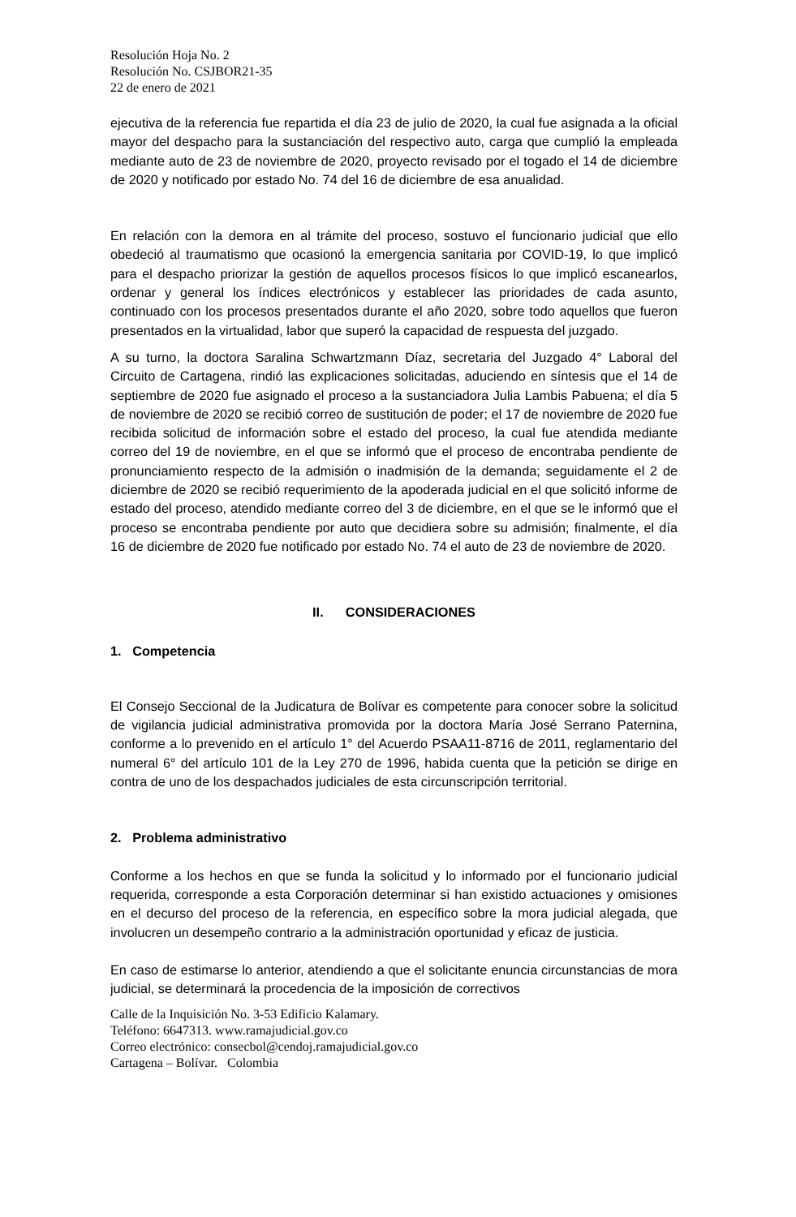Resolución Hoja No. 2
Resolución No. CSJBOR21-35
22 de enero de 2021
ejecutiva de la referencia fue repartida el día 23 de julio de 2020, la cual fue asignada a la oficial mayor del despacho para la sustanciación del respectivo auto, carga que cumplió la empleada mediante auto de 23 de noviembre de 2020, proyecto revisado por el togado el 14 de diciembre de 2020 y notificado por estado No. 74 del 16 de diciembre de esa anualidad.
En relación con la demora en al trámite del proceso, sostuvo el funcionario judicial que ello obedeció al traumatismo que ocasionó la emergencia sanitaria por COVID-19, lo que implicó para el despacho priorizar la gestión de aquellos procesos físicos lo que implicó escanearlos, ordenar y general los índices electrónicos y establecer las prioridades de cada asunto, continuado con los procesos presentados durante el año 2020, sobre todo aquellos que fueron presentados en la virtualidad, labor que superó la capacidad de respuesta del juzgado.
A su turno, la doctora Saralina Schwartzmann Díaz, secretaria del Juzgado 4° Laboral del Circuito de Cartagena, rindió las explicaciones solicitadas, aduciendo en síntesis que el 14 de septiembre de 2020 fue asignado el proceso a la sustanciadora Julia Lambis Pabuena; el día 5 de noviembre de 2020 se recibió correo de sustitución de poder; el 17 de noviembre de 2020 fue recibida solicitud de información sobre el estado del proceso, la cual fue atendida mediante correo del 19 de noviembre, en el que se informó que el proceso de encontraba pendiente de pronunciamiento respecto de la admisión o inadmisión de la demanda; seguidamente el 2 de diciembre de 2020 se recibió requerimiento de la apoderada judicial en el que solicitó informe de estado del proceso, atendido mediante correo del 3 de diciembre, en el que se le informó que el proceso se encontraba pendiente por auto que decidiera sobre su admisión; finalmente, el día 16 de diciembre de 2020 fue notificado por estado No. 74 el auto de 23 de noviembre de 2020.
II. CONSIDERACIONES
1. Competencia
El Consejo Seccional de la Judicatura de Bolívar es competente para conocer sobre la solicitud de vigilancia judicial administrativa promovida por la doctora María José Serrano Paternina, conforme a lo prevenido en el artículo 1° del Acuerdo PSAA11-8716 de 2011, reglamentario del numeral 6° del artículo 101 de la Ley 270 de 1996, habida cuenta que la petición se dirige en contra de uno de los despachados judiciales de esta circunscripción territorial.
2. Problema administrativo
Conforme a los hechos en que se funda la solicitud y lo informado por el funcionario judicial requerida, corresponde a esta Corporación determinar si han existido actuaciones y omisiones en el decurso del proceso de la referencia, en específico sobre la mora judicial alegada, que involucren un desempeño contrario a la administración oportunidad y eficaz de justicia.
En caso de estimarse lo anterior, atendiendo a que el solicitante enuncia circunstancias de mora judicial, se determinará la procedencia de la imposición de correctivos
Calle de la Inquisición No. 3-53 Edificio Kalamary.
Teléfono: 6647313. www.ramajudicial.gov.co
Correo electrónico: consecbol@cendoj.ramajudicial.gov.co
Cartagena – Bolívar. Colombia